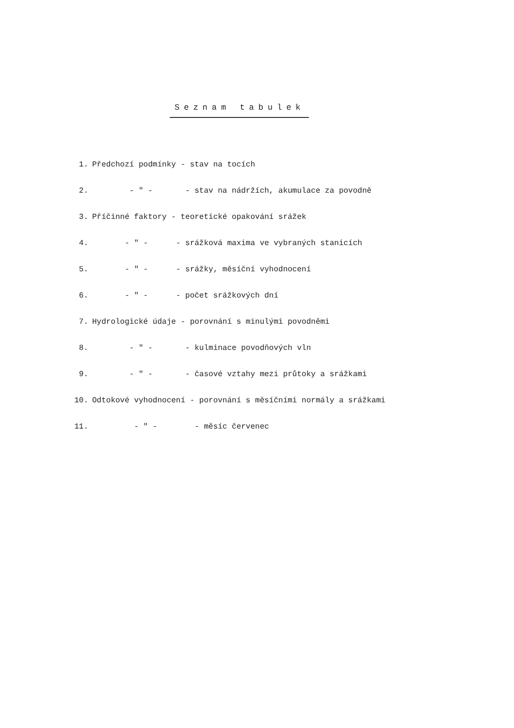Seznam tabulek
1. Předchozí podmínky - stav na tocích
2. - " - - stav na nádržích, akumulace za povodně
3. Příčinné faktory - teoretické opakování srážek
4. - " - - srážková maxima ve vybraných stanicích
5. - " - - srážky, měsíční vyhodnocení
6. - " - - počet srážkových dní
7. Hydrologické údaje - porovnání s minulými povodněmi
8. - " - - kulminace povodňových vln
9. - " - - časové vztahy mezi průtoky a srážkami
10. Odtokové vyhodnocení - porovnání s měsíčními normály a srážkami
11. - " - - měsíc červenec